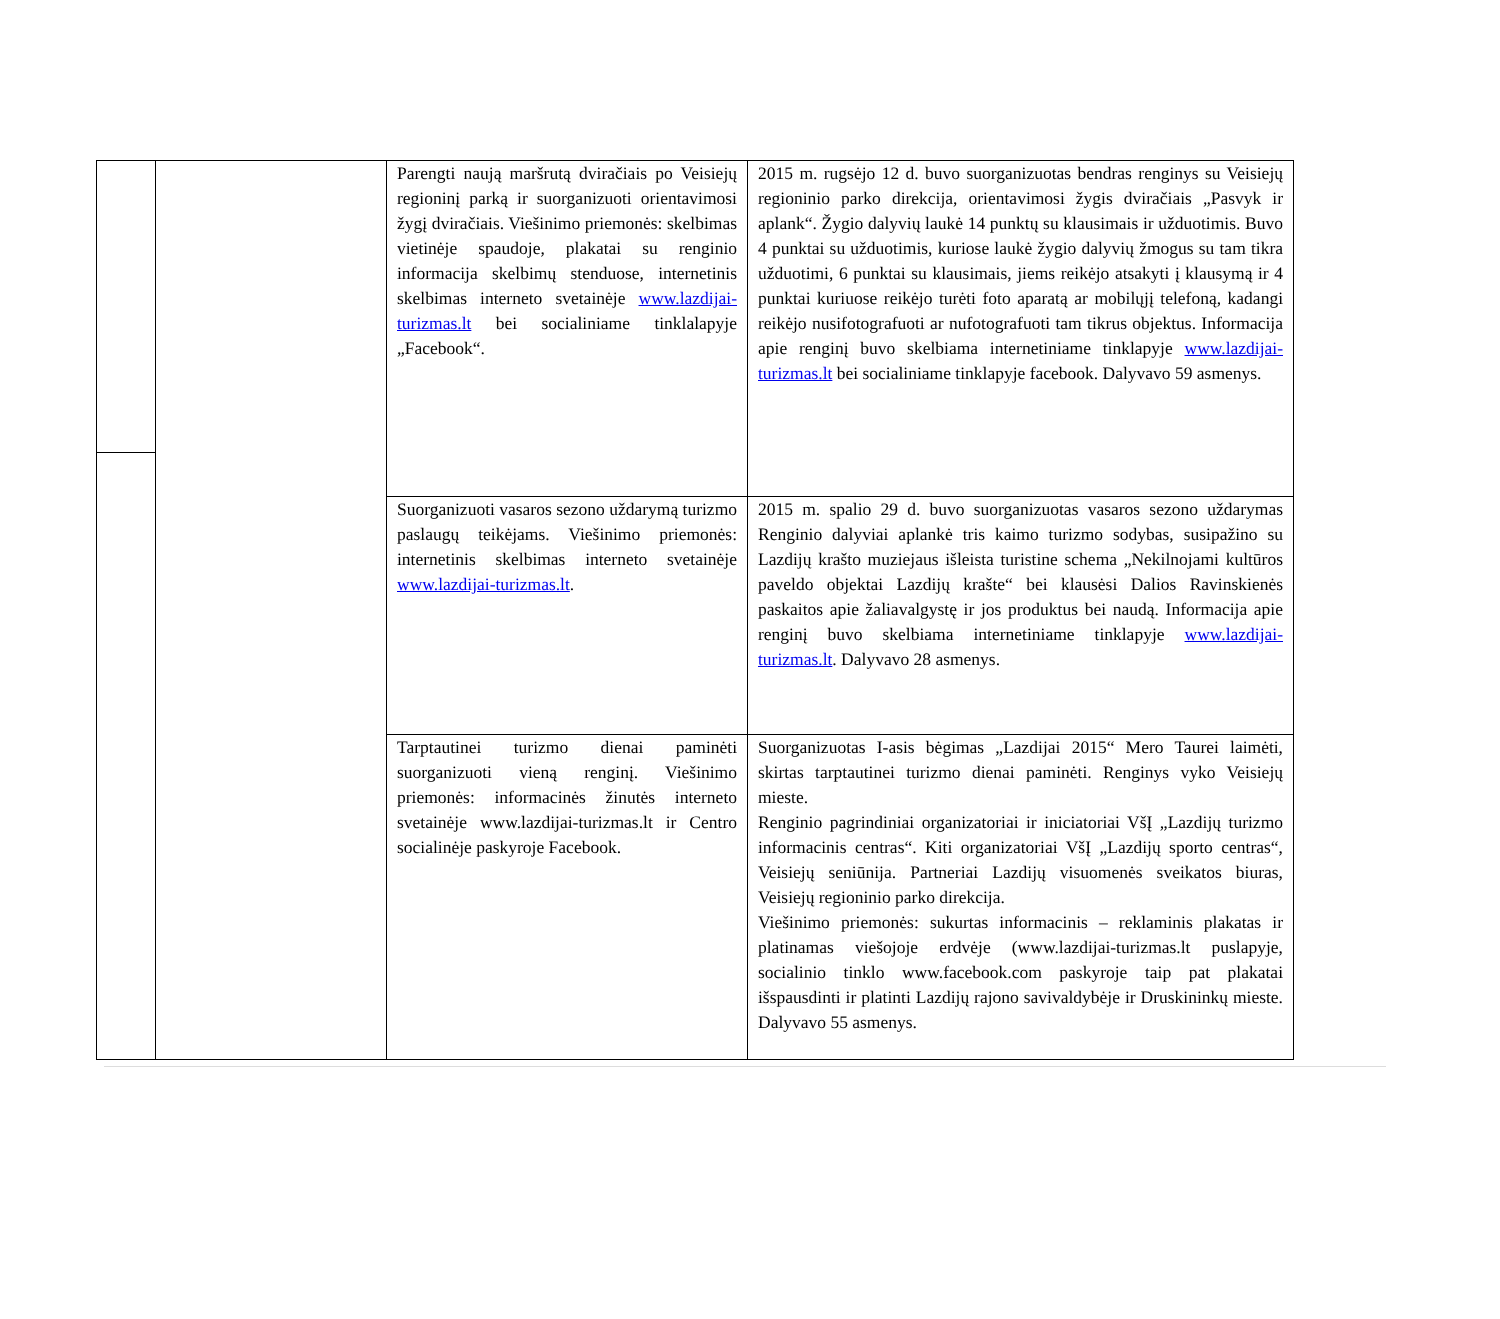| | | Parengti naują maršrutą dviračiais po Veisiejų regioninį parką ir suorganizuoti orientavimosi žygį dviračiais. Viešinimo priemonės: skelbimas vietinėje spaudoje, plakatai su renginio informacija skelbimų stenduose, internetinis skelbimas interneto svetainėje www.lazdijai-turizmas.lt bei socialiniame tinklalapyje „Facebook“. | 2015 m. rugsėjo 12 d. buvo suorganizuotas bendras renginys su Veisiejų regioninio parko direkcija, orientavimosi žygis dviračiais „Pasvyk ir aplank“. Žygio dalyvių laukė 14 punktų su klausimais ir užduotimis. Buvo 4 punktai su užduotimis, kuriose laukė žygio dalyvių žmogus su tam tikra užduotimi, 6 punktai su klausimais, jiems reikėjo atsakyti į klausymą ir 4 punktai kuriuose reikėjo turėti foto aparatą ar mobilųjį telefoną, kadangi reikėjo nusifotografuoti ar nufotografuoti tam tikrus objektus. Informacija apie renginį buvo skelbiama internetiniame tinklapyje www.lazdijai-turizmas.lt bei socialiniame tinklapyje facebook. Dalyvavo 59 asmenys. |
| | | Suorganizuoti vasaros sezono uždarymą turizmo paslaugų teikėjams. Viešinimo priemonės: internetinis skelbimas interneto svetainėje www.lazdijai-turizmas.lt . | 2015 m. spalio 29 d. buvo suorganizuotas vasaros sezono uždarymas Renginio dalyviai aplankė tris kaimo turizmo sodybas, susipažino su Lazdijų krašto muziejaus išleista turistine schema „Nekilnojami kultūros paveldo objektai Lazdijų krašte“ bei klausėsi Dalios Ravinskienės paskaitos apie žaliavalgystę ir jos produktus bei naudą. Informacija apie renginį buvo skelbiama internetiniame tinklapyje www.lazdijai-turizmas.lt . Dalyvavo 28 asmenys. |
| | | Tarptautinei turizmo dienai paminėti suorganizuoti vieną renginį. Viešinimo priemonės: informacinės žinutės interneto svetainėje www.lazdijai-turizmas.lt ir Centro socialinėje paskyroje Facebook. | Suorganizuotas I-asis bėgimas „Lazdijai 2015“ Mero Taurei laimėti, skirtas tarptautinei turizmo dienai paminėti. Renginys vyko Veisiejų mieste. Renginio pagrindiniai organizatoriai ir iniciatoriai VšĮ „Lazdijų turizmo informacinis centras“. Kiti organizatoriai VšĮ „Lazdijų sporto centras“, Veisiejų seniūnija. Partneriai Lazdijų visuomenės sveikatos biuras, Veisiejų regioninio parko direkcija. Viešinimo priemonės: sukurtas informacinis – reklaminis plakatas ir platinamas viešojoje erdvėje (www.lazdijai-turizmas.lt puslapyje, socialinio tinklo www.facebook.com paskyroje taip pat plakatai išspausdinti ir platinti Lazdijų rajono savivaldybėje ir Druskininkų mieste. Dalyvavo 55 asmenys. |